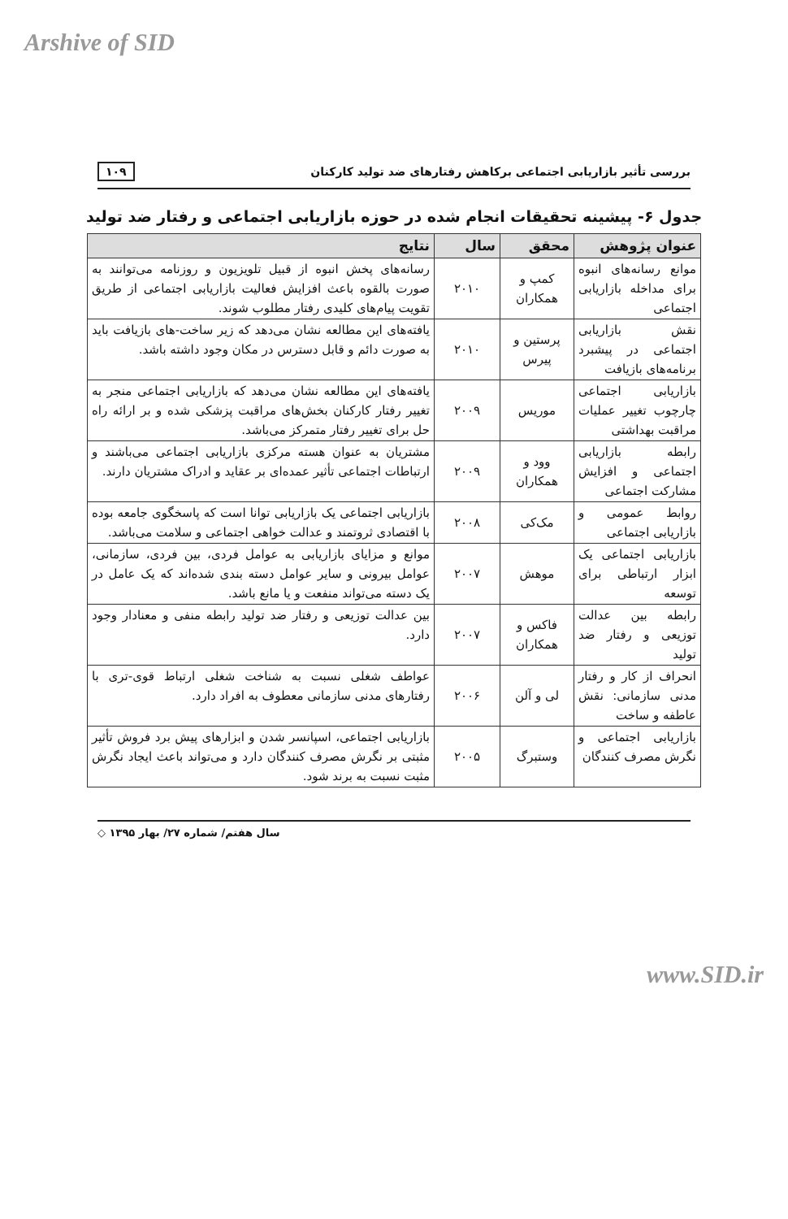Arshive of SID
بررسی تأثیر بازاریابی اجتماعی برکاهش رفتارهای ضد تولید کارکنان ۱۰۹
جدول ۶- پیشینه تحقیقات انجام شده در حوزه بازاریابی اجتماعی و رفتار ضد تولید
| عنوان پژوهش | محقق | سال | نتایج |
| --- | --- | --- | --- |
| موانع رسانه‌های انبوه برای مداخله بازاریابی اجتماعی | کمپ و همکاران | ۲۰۱۰ | رسانه‌های پخش انبوه از قبیل تلویزیون و روزنامه می‌توانند به صورت بالقوه باعث افزایش فعالیت بازاریابی اجتماعی از طریق تقویت پیام‌های کلیدی رفتار مطلوب شوند. |
| نقش بازاریابی اجتماعی در پیشبرد برنامه‌های بازیافت | پرستین و پیرس | ۲۰۱۰ | یافته‌های این مطالعه نشان می‌دهد که زیر ساخت-های بازیافت باید به صورت دائم و قابل دسترس در مکان وجود داشته باشد. |
| بازاریابی اجتماعی چارچوب تغییر عملیات مراقبت بهداشتی | موریس | ۲۰۰۹ | یافته‌های این مطالعه نشان می‌دهد که بازاریابی اجتماعی منجر به تغییر رفتار کارکنان بخش‌های مراقبت پزشکی شده و بر ارائه راه حل برای تغییر رفتار متمرکز می‌باشد. |
| رابطه بازاریابی اجتماعی و افزایش مشارکت اجتماعی | وود و همکاران | ۲۰۰۹ | مشتریان به عنوان هسته مرکزی بازاریابی اجتماعی می‌باشند و ارتباطات اجتماعی تأثیر عمده‌ای بر عقاید و ادراک مشتریان دارند. |
| روابط عمومی و بازاریابی اجتماعی | مک‌کی | ۲۰۰۸ | بازاریابی اجتماعی یک بازاریابی توانا است که پاسخگوی جامعه بوده با اقتصادی ثروتمند و عدالت خواهی اجتماعی و سلامت می‌باشد. |
| بازاریابی اجتماعی یک ابزار ارتباطی برای توسعه | موهش | ۲۰۰۷ | موانع و مزایای بازاریابی به عوامل فردی، بین فردی، سازمانی، عوامل بیرونی و سایر عوامل دسته بندی شده‌اند که یک عامل در یک دسته می‌تواند منفعت و یا مانع باشد. |
| رابطه بین عدالت توزیعی و رفتار ضد تولید | فاکس و همکاران | ۲۰۰۷ | بین عدالت توزیعی و رفتار ضد تولید رابطه منفی و معنادار وجود دارد. |
| انحراف از کار و رفتار مدنی سازمانی: نقش عاطفه و ساخت | لی و آلن | ۲۰۰۶ | عواطف شغلی نسبت به شناخت شغلی ارتباط قوی-تری با رفتارهای مدنی سازمانی معطوف به افراد دارد. |
| بازاریابی اجتماعی و نگرش مصرف کنندگان | وستبرگ | ۲۰۰۵ | بازاریابی اجتماعی، اسپانسر شدن و ابزارهای پیش برد فروش تأثیر مثبتی بر نگرش مصرف کنندگان دارد و می‌تواند باعث ایجاد نگرش مثبت نسبت به برند شود. |
سال هفتم/ شماره ۲۷/ بهار ۱۳۹۵ ◇
www.SID.ir